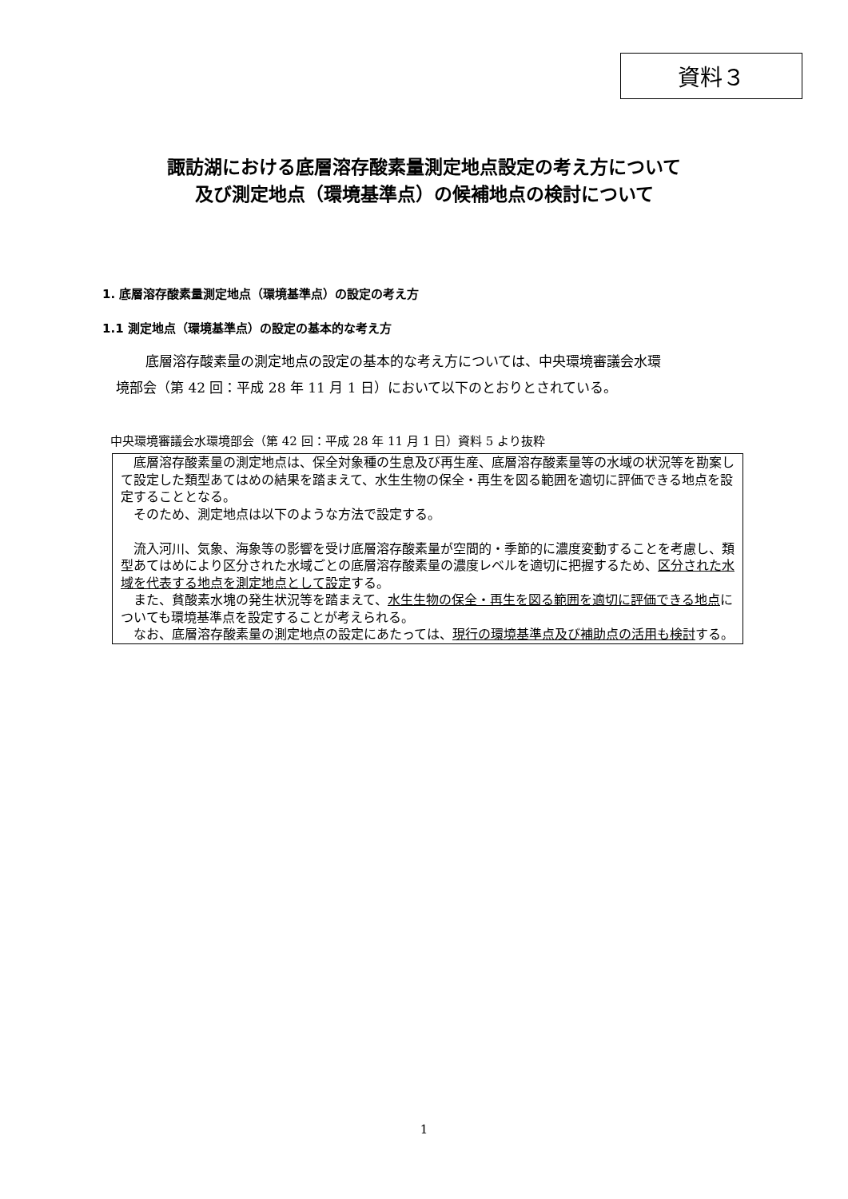資料３
諏訪湖における底層溶存酸素量測定地点設定の考え方について
及び測定地点（環境基準点）の候補地点の検討について
1. 底層溶存酸素量測定地点（環境基準点）の設定の考え方
1.1 測定地点（環境基準点）の設定の基本的な考え方
 底層溶存酸素量の測定地点の設定の基本的な考え方については、中央環境審議会水環
境部会（第 42 回：平成 28 年 11 月 1 日）において以下のとおりとされている。
中央環境審議会水環境部会（第 42 回：平成 28 年 11 月 1 日）資料 5 より抜粋
 底層溶存酸素量の測定地点は、保全対象種の生息及び再生産、底層溶存酸素量等の水域の状況等を勘案して設定した類型あてはめの結果を踏まえて、水生生物の保全・再生を図る範囲を適切に評価できる地点を設定することとなる。
 そのため、測定地点は以下のような方法で設定する。
 流入河川、気象、海象等の影響を受け底層溶存酸素量が空間的・季節的に濃度変動することを考慮し、類型あてはめにより区分された水域ごとの底層溶存酸素量の濃度レベルを適切に把握するため、区分された水域を代表する地点を測定地点として設定する。
 また、貧酸素水塊の発生状況等を踏まえて、水生生物の保全・再生を図る範囲を適切に評価できる地点についても環境基準点を設定することが考えられる。
 なお、底層溶存酸素量の測定地点の設定にあたっては、現行の環境基準点及び補助点の活用も検討する。
1